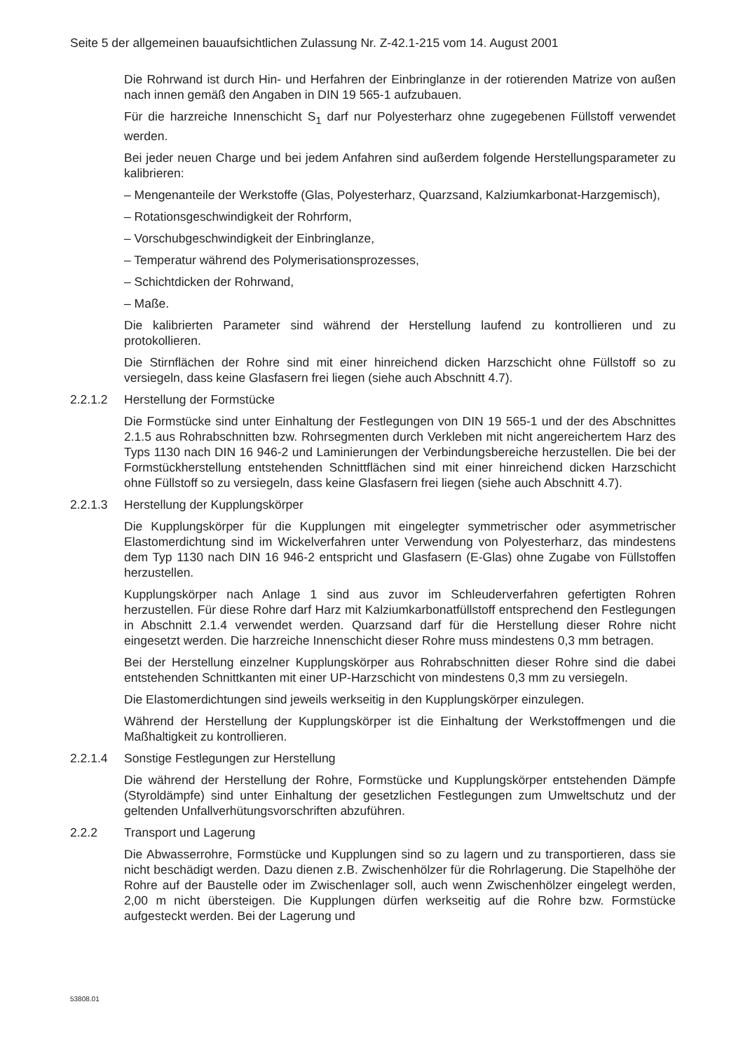Seite 5 der allgemeinen bauaufsichtlichen Zulassung Nr. Z-42.1-215 vom 14. August 2001
Die Rohrwand ist durch Hin- und Herfahren der Einbringlanze in der rotierenden Matrize von außen nach innen gemäß den Angaben in DIN 19 565-1 aufzubauen.
Für die harzreiche Innenschicht S<sub>1</sub> darf nur Polyesterharz ohne zugegebenen Füllstoff verwendet werden.
Bei jeder neuen Charge und bei jedem Anfahren sind außerdem folgende Herstellungsparameter zu kalibrieren:
– Mengenanteile der Werkstoffe (Glas, Polyesterharz, Quarzsand, Kalziumkarbonat-Harzgemisch),
– Rotationsgeschwindigkeit der Rohrform,
– Vorschubgeschwindigkeit der Einbringlanze,
– Temperatur während des Polymerisationsprozesses,
– Schichtdicken der Rohrwand,
– Maße.
Die kalibrierten Parameter sind während der Herstellung laufend zu kontrollieren und zu protokollieren.
Die Stirnflächen der Rohre sind mit einer hinreichend dicken Harzschicht ohne Füllstoff so zu versiegeln, dass keine Glasfasern frei liegen (siehe auch Abschnitt 4.7).
2.2.1.2 Herstellung der Formstücke
Die Formstücke sind unter Einhaltung der Festlegungen von DIN 19 565-1 und der des Abschnittes 2.1.5 aus Rohrabschnitten bzw. Rohrsegmenten durch Verkleben mit nicht angereichertem Harz des Typs 1130 nach DIN 16 946-2 und Laminierungen der Verbindungsbereiche herzustellen. Die bei der Formstückherstellung entstehenden Schnittflächen sind mit einer hinreichend dicken Harzschicht ohne Füllstoff so zu versiegeln, dass keine Glasfasern frei liegen (siehe auch Abschnitt 4.7).
2.2.1.3 Herstellung der Kupplungskörper
Die Kupplungskörper für die Kupplungen mit eingelegter symmetrischer oder asymmetrischer Elastomerdichtung sind im Wickelverfahren unter Verwendung von Polyesterharz, das mindestens dem Typ 1130 nach DIN 16 946-2 entspricht und Glasfasern (E-Glas) ohne Zugabe von Füllstoffen herzustellen.
Kupplungskörper nach Anlage 1 sind aus zuvor im Schleuderverfahren gefertigten Rohren herzustellen. Für diese Rohre darf Harz mit Kalziumkarbonatfüllstoff entsprechend den Festlegungen in Abschnitt 2.1.4 verwendet werden. Quarzsand darf für die Herstellung dieser Rohre nicht eingesetzt werden. Die harzreiche Innenschicht dieser Rohre muss mindestens 0,3 mm betragen.
Bei der Herstellung einzelner Kupplungskörper aus Rohrabschnitten dieser Rohre sind die dabei entstehenden Schnittkanten mit einer UP-Harzschicht von mindestens 0,3 mm zu versiegeln.
Die Elastomerdichtungen sind jeweils werkseitig in den Kupplungskörper einzulegen.
Während der Herstellung der Kupplungskörper ist die Einhaltung der Werkstoffmengen und die Maßhaltigkeit zu kontrollieren.
2.2.1.4 Sonstige Festlegungen zur Herstellung
Die während der Herstellung der Rohre, Formstücke und Kupplungskörper entstehenden Dämpfe (Styroldämpfe) sind unter Einhaltung der gesetzlichen Festlegungen zum Umweltschutz und der geltenden Unfallverhütungsvorschriften abzuführen.
2.2.2 Transport und Lagerung
Die Abwasserrohre, Formstücke und Kupplungen sind so zu lagern und zu transportieren, dass sie nicht beschädigt werden. Dazu dienen z.B. Zwischenhölzer für die Rohrlagerung. Die Stapelhöhe der Rohre auf der Baustelle oder im Zwischenlager soll, auch wenn Zwischenhölzer eingelegt werden, 2,00 m nicht übersteigen. Die Kupplungen dürfen werkseitig auf die Rohre bzw. Formstücke aufgesteckt werden. Bei der Lagerung und
53808.01